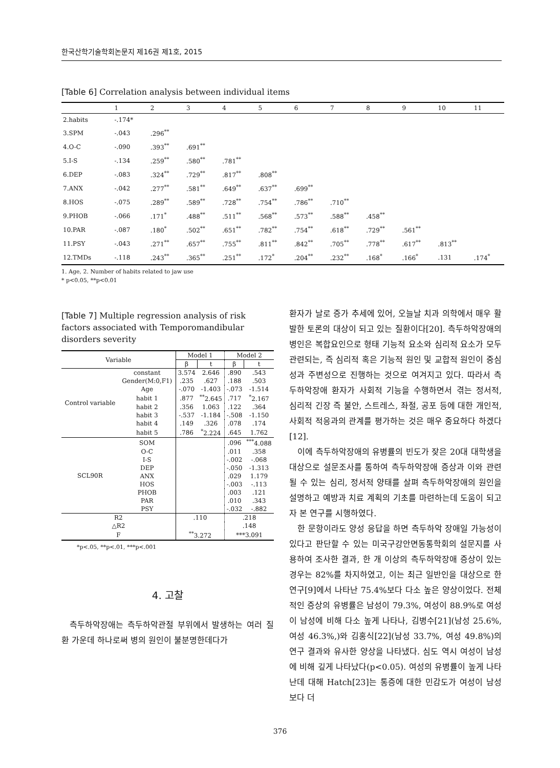한국산학기술학회논문지 제16권 제1호, 2015
[Table 6] Correlation analysis between individual items
| | 1 | 2 | 3 | 4 | 5 | 6 | 7 | 8 | 9 | 10 | 11 |
| --- | --- | --- | --- | --- | --- | --- | --- | --- | --- | --- | --- |
| 2.habits | -.174* | | | | | | | | | | |
| 3.SPM | -.043 | .296<sup>**</sup> | | | | | | | | | |
| 4.O-C | -.090 | .393<sup>**</sup> | .691<sup>**</sup> | | | | | | | | |
| 5.I-S | -.134 | .259<sup>**</sup> | .580<sup>**</sup> | .781<sup>**</sup> | | | | | | | |
| 6.DEP | -.083 | .324<sup>**</sup> | .729<sup>**</sup> | .817<sup>**</sup> | .808<sup>**</sup> | | | | | | |
| 7.ANX | -.042 | .277<sup>**</sup> | .581<sup>**</sup> | .649<sup>**</sup> | .637<sup>**</sup> | .699<sup>**</sup> | | | | | |
| 8.HOS | -.075 | .289<sup>**</sup> | .589<sup>**</sup> | .728<sup>**</sup> | .754<sup>**</sup> | .786<sup>**</sup> | .710<sup>**</sup> | | | | |
| 9.PHOB | -.066 | .171<sup>*</sup> | .488<sup>**</sup> | .511<sup>**</sup> | .568<sup>**</sup> | .573<sup>**</sup> | .588<sup>**</sup> | .458<sup>**</sup> | | | |
| 10.PAR | -.087 | .180<sup>*</sup> | .502<sup>**</sup> | .651<sup>**</sup> | .782<sup>**</sup> | .754<sup>**</sup> | .618<sup>**</sup> | .729<sup>**</sup> | .561<sup>**</sup> | | |
| 11.PSY | -.043 | .271<sup>**</sup> | .657<sup>**</sup> | .755<sup>**</sup> | .811<sup>**</sup> | .842<sup>**</sup> | .705<sup>**</sup> | .778<sup>**</sup> | .617<sup>**</sup> | .813<sup>**</sup> | |
| 12.TMDs | -.118 | .243<sup>**</sup> | .365<sup>**</sup> | .251<sup>**</sup> | .172<sup>*</sup> | .204<sup>**</sup> | .232<sup>**</sup> | .168<sup>*</sup> | .166<sup>*</sup> | .131 | .174<sup>*</sup> |
1. Age, 2. Number of habits related to jaw use
* p<0.05, **p<0.01
[Table 7] Multiple regression analysis of risk factors associated with Temporomandibular disorders severity
| Variable | | Model 1 | | Model 2 | |
| --- | --- | --- | --- | --- | --- |
| | | β | t | β | t |
| Control variable | constant | 3.574 | 2.646 | .890 | .543 |
| | Gender(M:0,F1) | .235 | .627 | .188 | .503 |
| | Age | -.070 | -1.403 | -.073 | -1.514 |
| | habit 1 | .877 | <sup>**</sup> 2.645 | .717 | <sup>*</sup> 2.167 |
| | habit 2 | .356 | 1.063 | .122 | .364 |
| | habit 3 | -.537 | -1.184 | -.508 | -1.150 |
| | habit 4 | .149 | .326 | .078 | .174 |
| | habit 5 | .786 | <sup>*</sup> 2.224 | .645 | 1.762 |
| SCL90R | SOM | | | .096 | <sup>***</sup> 4.088 |
| | O-C | | | .011 | .358 |
| | I-S | | | -.002 | -.068 |
| | DEP | | | -.050 | -1.313 |
| | ANX | | | .029 | 1.179 |
| | HOS | | | -.003 | -.113 |
| | PHOB | | | .003 | .121 |
| | PAR | | | .010 | .343 |
| | PSY | | | -.032 | -.882 |
| R2 | | .110 | | .218 | |
| △R2 | | | | .148 | |
| F | | <sup>**</sup> 3.272 | | ***3.091 | |
*p<.05, **p<.01, ***p<.001
4. 고찰
측두하악장애는 측두하악관절 부위에서 발생하는 여러 질환 가운데 하나로써 병의 원인이 불분명한데다가
환자가 날로 증가 추세에 있어, 오늘날 치과 의학에서 매우 활발한 토론의 대상이 되고 있는 질환이다[20]. 측두하악장애의 병인은 복합요인으로 형태 기능적 요소와 심리적 요소가 모두 관련되는, 즉 심리적 혹은 기능적 원인 및 교합적 원인이 중심성과 주변성으로 진행하는 것으로 여겨지고 있다. 따라서 측두하악장애 환자가 사회적 기능을 수행하면서 겪는 정서적, 심리적 긴장 즉 불안, 스트레스, 좌절, 공포 등에 대한 개인적, 사회적 적응과의 관계를 평가하는 것은 매우 중요하다 하겠다[12].
이에 측두하악장애의 유병률의 빈도가 잦은 20대 대학생을 대상으로 설문조사를 통하여 측두하악장애 증상과 이와 관련될 수 있는 심리, 정서적 양태를 살펴 측두하악장애의 원인을 설명하고 예방과 치료 계획의 기초를 마련하는데 도움이 되고자 본 연구를 시행하였다.
한 문항이라도 양성 응답을 하면 측두하악 장애일 가능성이 있다고 판단할 수 있는 미국구강안면동통학회의 설문지를 사용하여 조사한 결과, 한 개 이상의 측두하악장애 증상이 있는 경우는 82%를 차지하였고, 이는 최근 일반인을 대상으로 한 연구[9]에서 나타난 75.4%보다 다소 높은 양상이었다. 전체적인 증상의 유병률은 남성이 79.3%, 여성이 88.9%로 여성이 남성에 비해 다소 높게 나타나, 김병수[21](남성 25.6%, 여성 46.3%,)와 김홍식[22](남성 33.7%, 여성 49.8%)의 연구 결과와 유사한 양상을 나타냈다. 심도 역시 여성이 남성에 비해 깊게 나타났다(p<0.05). 여성의 유병률이 높게 나타난데 대해 Hatch[23]는 통증에 대한 민감도가 여성이 남성보다 더
376